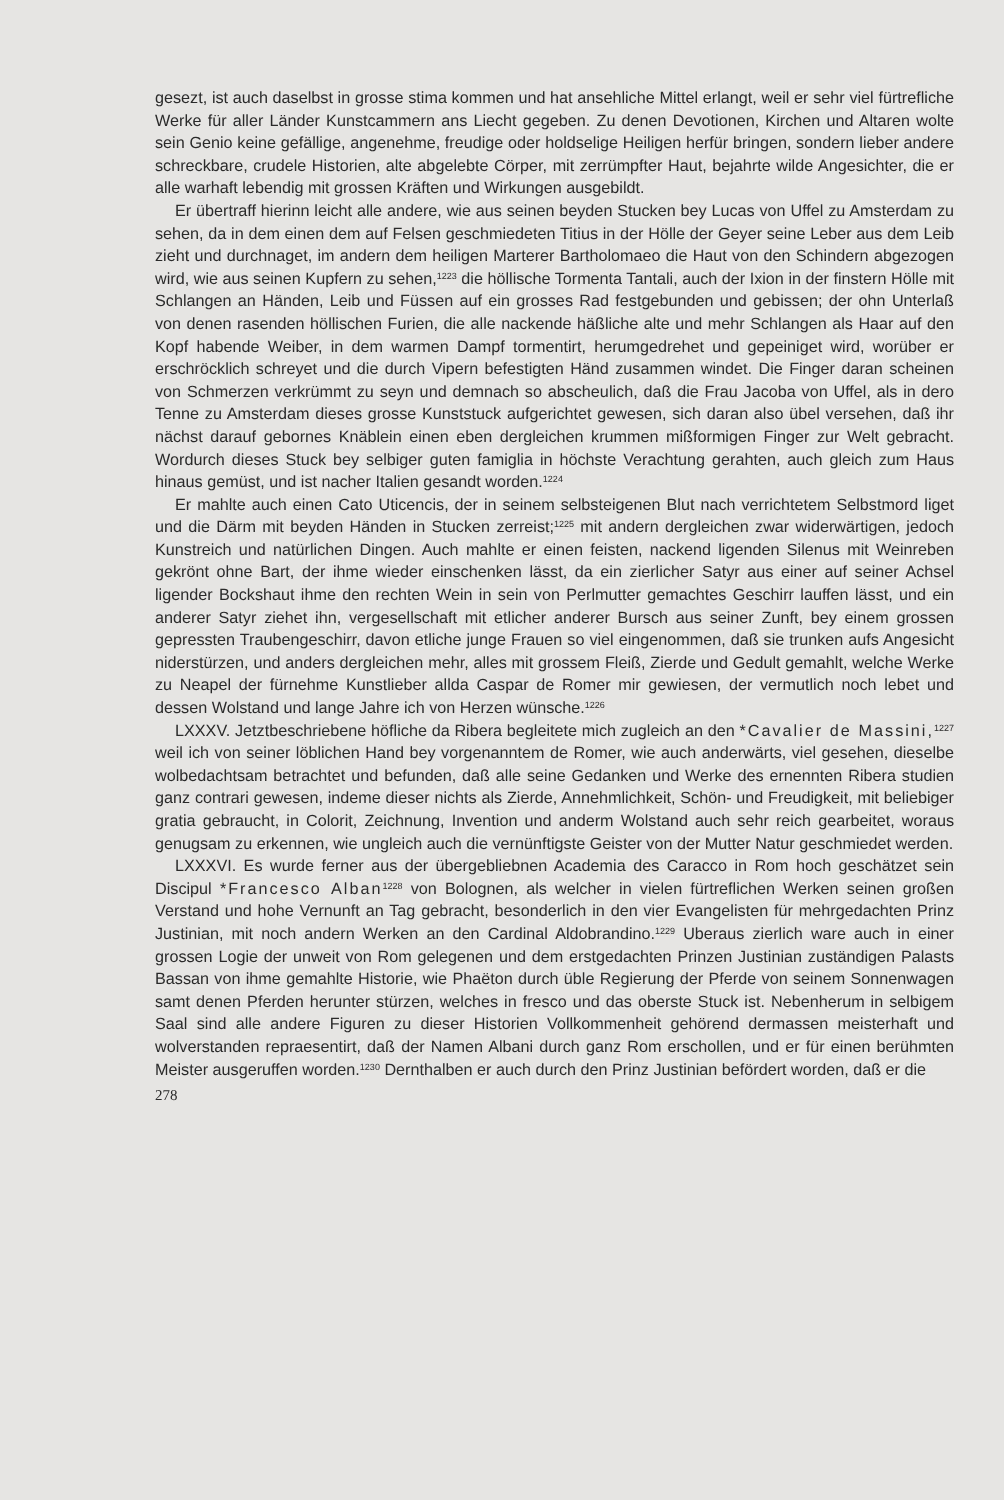gesezt, ist auch daselbst in grosse stima kommen und hat ansehliche Mittel erlangt, weil er sehr viel fürtrefliche Werke für aller Länder Kunstcammern ans Liecht gegeben. Zu denen Devotionen, Kirchen und Altaren wolte sein Genio keine gefällige, angenehme, freudige oder holdselige Heiligen herfür bringen, sondern lieber andere schreckbare, crudele Historien, alte abgelebte Cörper, mit zerrümpfter Haut, bejahrte wilde Angesichter, die er alle warhaft lebendig mit grossen Kräften und Wirkungen ausgebildt.
Er übertraff hierinn leicht alle andere, wie aus seinen beyden Stucken bey Lucas von Uffel zu Amsterdam zu sehen, da in dem einen dem auf Felsen geschmiedeten Titius in der Hölle der Geyer seine Leber aus dem Leib zieht und durchnaget, im andern dem heiligen Marterer Bartholomaeo die Haut von den Schindern abgezogen wird, wie aus seinen Kupfern zu sehen,<sup>1223</sup> die höllische Tormenta Tantali, auch der Ixion in der finstern Hölle mit Schlangen an Händen, Leib und Füssen auf ein grosses Rad festgebunden und gebissen; der ohn Unterlaß von denen rasenden höllischen Furien, die alle nackende häßliche alte und mehr Schlangen als Haar auf den Kopf habende Weiber, in dem warmen Dampf tormentirt, herumgedrehet und gepeiniget wird, worüber er erschröcklich schreyet und die durch Vipern befestigten Händ zusammen windet. Die Finger daran scheinen von Schmerzen verkrümmt zu seyn und demnach so abscheulich, daß die Frau Jacoba von Uffel, als in dero Tenne zu Amsterdam dieses grosse Kunststuck aufgerichtet gewesen, sich daran also übel versehen, daß ihr nächst darauf gebornes Knäblein einen eben dergleichen krummen mißformigen Finger zur Welt gebracht. Wordurch dieses Stuck bey selbiger guten famiglia in höchste Verachtung gerahten, auch gleich zum Haus hinaus gemüst, und ist nacher Italien gesandt worden.<sup>1224</sup>
Er mahlte auch einen Cato Uticencis, der in seinem selbsteigenen Blut nach verrichtetem Selbstmord liget und die Därm mit beyden Händen in Stucken zerreist;<sup>1225</sup> mit andern dergleichen zwar widerwärtigen, jedoch Kunstreich und natürlichen Dingen. Auch mahlte er einen feisten, nackend ligenden Silenus mit Weinreben gekrönt ohne Bart, der ihme wieder einschenken lässt, da ein zierlicher Satyr aus einer auf seiner Achsel ligender Bockshaut ihme den rechten Wein in sein von Perlmutter gemachtes Geschirr lauffen lässt, und ein anderer Satyr ziehet ihn, vergesellschaft mit etlicher anderer Bursch aus seiner Zunft, bey einem grossen gepressten Traubengeschirr, davon etliche junge Frauen so viel eingenommen, daß sie trunken aufs Angesicht niderstürzen, und anders dergleichen mehr, alles mit grossem Fleiß, Zierde und Gedult gemahlt, welche Werke zu Neapel der fürnehme Kunstlieber allda Caspar de Romer mir gewiesen, der vermutlich noch lebet und dessen Wolstand und lange Jahre ich von Herzen wünsche.<sup>1226</sup>
LXXXV. Jetztbeschriebene höfliche da Ribera begleitete mich zugleich an den *Cavalier de Massini,<sup>1227</sup> weil ich von seiner löblichen Hand bey vorgenanntem de Romer, wie auch anderwärts, viel gesehen, dieselbe wolbedachtsam betrachtet und befunden, daß alle seine Gedanken und Werke des ernennten Ribera studien ganz contrari gewesen, indeme dieser nichts als Zierde, Annehmlichkeit, Schön- und Freudigkeit, mit beliebiger gratia gebraucht, in Colorit, Zeichnung, Invention und anderm Wolstand auch sehr reich gearbeitet, woraus genugsam zu erkennen, wie ungleich auch die vernünftigste Geister von der Mutter Natur geschmiedet werden.
LXXXVI. Es wurde ferner aus der übergebliebnen Academia des Caracco in Rom hoch geschätzet sein Discipul *Francesco Alban<sup>1228</sup> von Bolognen, als welcher in vielen fürtreflichen Werken seinen großen Verstand und hohe Vernunft an Tag gebracht, besonderlich in den vier Evangelisten für mehrgedachten Prinz Justinian, mit noch andern Werken an den Cardinal Aldobrandino.<sup>1229</sup> Uberaus zierlich ware auch in einer grossen Logie der unweit von Rom gelegenen und dem erstgedachten Prinzen Justinian zuständigen Palasts Bassan von ihme gemahlte Historie, wie Phaëton durch üble Regierung der Pferde von seinem Sonnenwagen samt denen Pferden herunter stürzen, welches in fresco und das oberste Stuck ist. Nebenherum in selbigem Saal sind alle andere Figuren zu dieser Historien Vollkommenheit gehörend dermassen meisterhaft und wolverstanden repraesentirt, daß der Namen Albani durch ganz Rom erschollen, und er für einen berühmten Meister ausgeruffen worden.<sup>1230</sup> Dernthalben er auch durch den Prinz Justinian befördert worden, daß er die
278